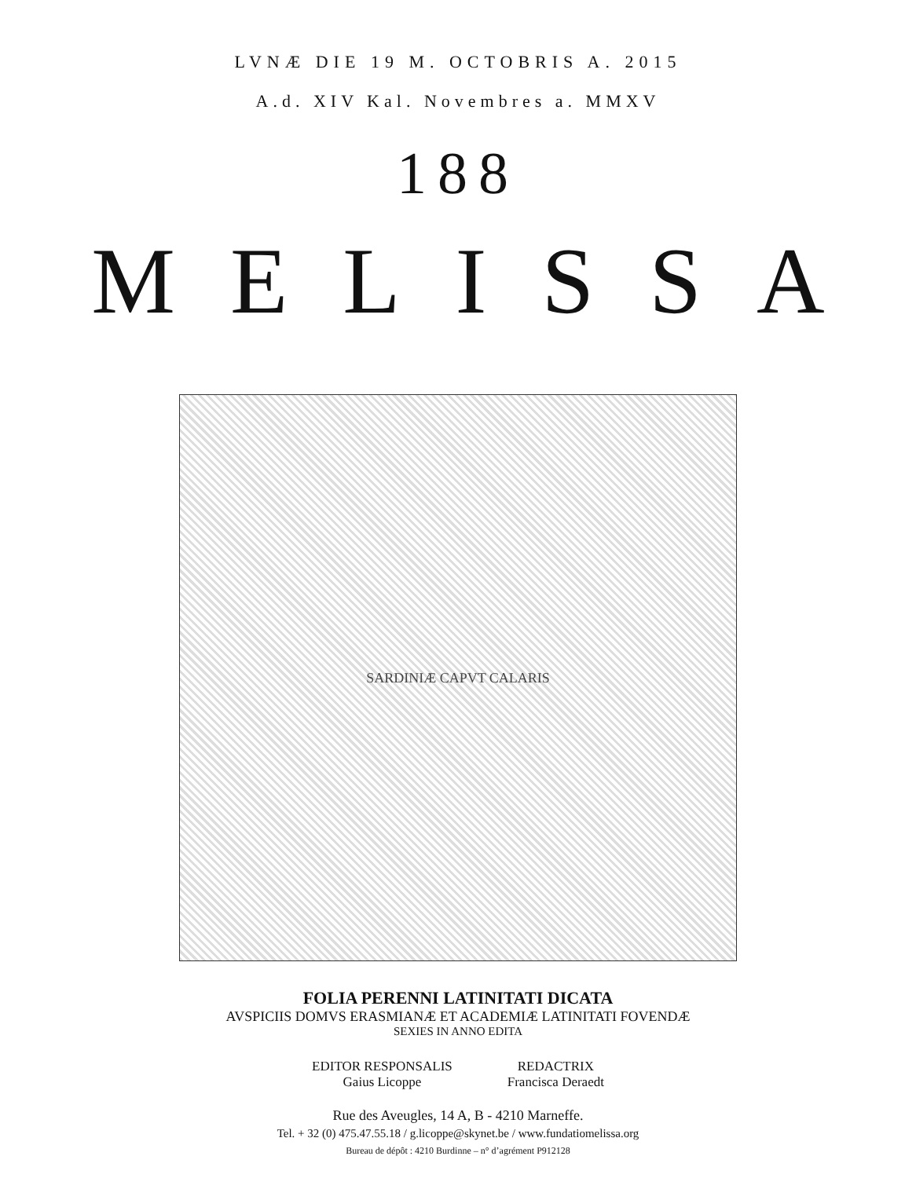LVNÆ DIE 19 M. OCTOBRIS A. 2015
A.d. XIV Kal. Novembres a. MMXV
188
MELISSA
SARDINIÆ CAPVT CALARIS
FOLIA PERENNI LATINITATI DICATA
AVSPICIIS DOMVS ERASMIANÆ ET ACADEMIÆ LATINITATI FOVENDÆ
SEXIES IN ANNO EDITA
EDITOR RESPONSALIS
Gaius Licoppe
REDACTRIX
Francisca Deraedt
Rue des Aveugles, 14 A, B - 4210 Marneffe.
Tel. + 32 (0) 475.47.55.18 / g.licoppe@skynet.be / www.fundatiomelissa.org
Bureau de dépôt : 4210 Burdinne – n° d’agrément P912128